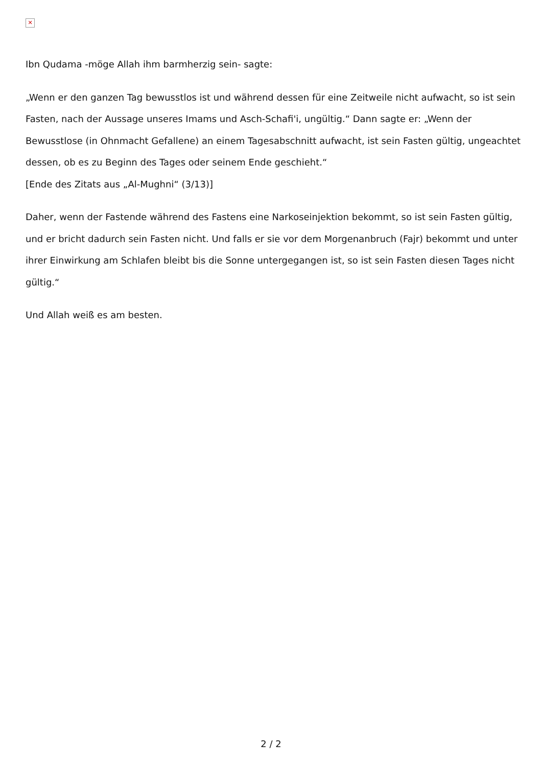✕
Ibn Qudama -möge Allah ihm barmherzig sein- sagte:
„Wenn er den ganzen Tag bewusstlos ist und während dessen für eine Zeitweile nicht aufwacht, so ist sein Fasten, nach der Aussage unseres Imams und Asch-Schafi'i, ungültig.“ Dann sagte er: „Wenn der Bewusstlose (in Ohnmacht Gefallene) an einem Tagesabschnitt aufwacht, ist sein Fasten gültig, ungeachtet dessen, ob es zu Beginn des Tages oder seinem Ende geschieht.“
[Ende des Zitats aus „Al-Mughni“ (3/13)]
Daher, wenn der Fastende während des Fastens eine Narkoseinjektion bekommt, so ist sein Fasten gültig, und er bricht dadurch sein Fasten nicht. Und falls er sie vor dem Morgenanbruch (Fajr) bekommt und unter ihrer Einwirkung am Schlafen bleibt bis die Sonne untergegangen ist, so ist sein Fasten diesen Tages nicht gültig.“
Und Allah weiß es am besten.
2 / 2